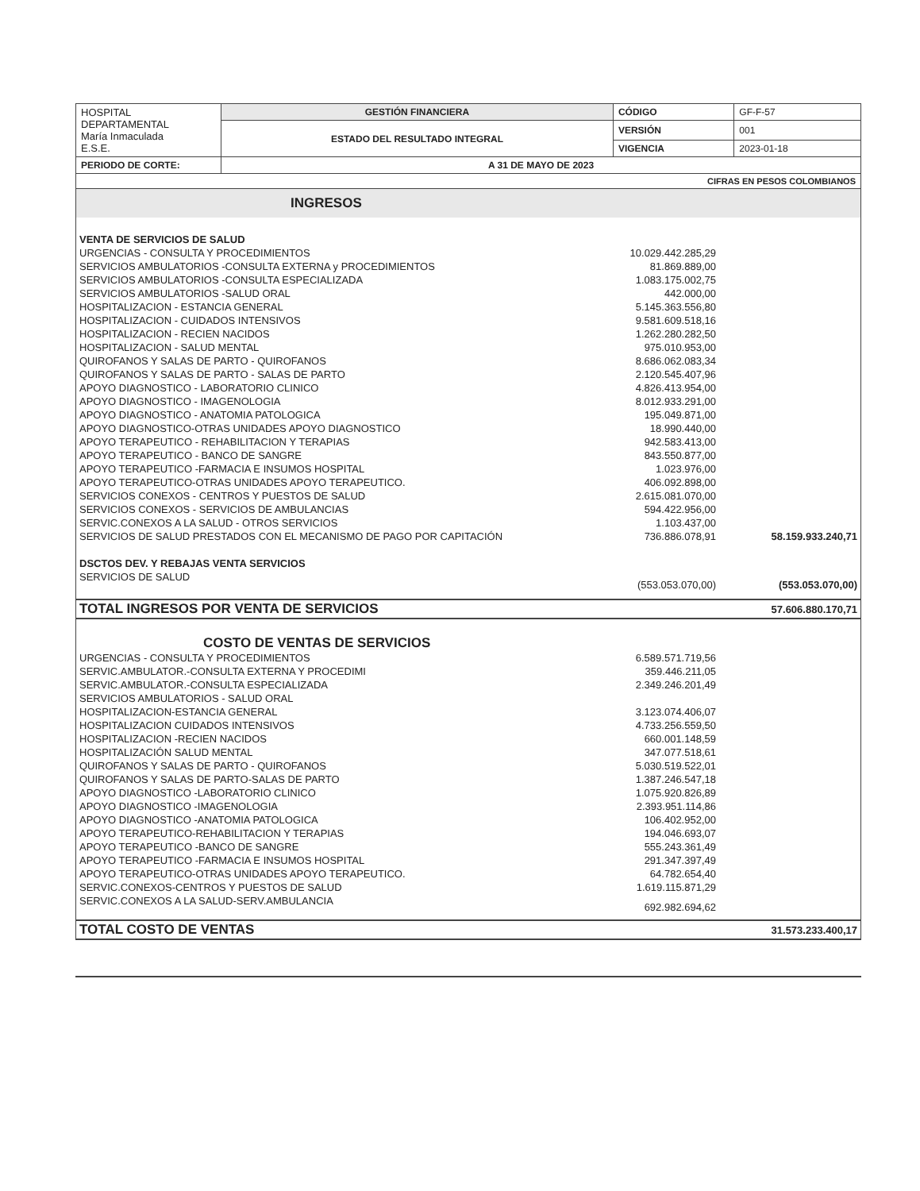| HOSPITAL DEPARTAMENTAL María Inmaculada E.S.E. | GESTIÓN FINANCIERA | CÓDIGO | GF-F-57 |
| | ESTADO DEL RESULTADO INTEGRAL | VERSIÓN | 001 |
| | | VIGENCIA | 2023-01-18 |
| PERIODO DE CORTE: | A 31 DE MAYO DE 2023 | | |
| CIFRAS EN PESOS COLOMBIANOS | | | |
| INGRESOS | | |
| VENTA DE SERVICIOS DE SALUD | | |
| URGENCIAS - CONSULTA Y PROCEDIMIENTOS | 10.029.442.285,29 | |
| SERVICIOS AMBULATORIOS -CONSULTA EXTERNA y PROCEDIMIENTOS | 81.869.889,00 | |
| SERVICIOS AMBULATORIOS -CONSULTA ESPECIALIZADA | 1.083.175.002,75 | |
| SERVICIOS AMBULATORIOS -SALUD ORAL | 442.000,00 | |
| HOSPITALIZACION - ESTANCIA GENERAL | 5.145.363.556,80 | |
| HOSPITALIZACION - CUIDADOS INTENSIVOS | 9.581.609.518,16 | |
| HOSPITALIZACION - RECIEN NACIDOS | 1.262.280.282,50 | |
| HOSPITALIZACION - SALUD MENTAL | 975.010.953,00 | |
| QUIROFANOS Y SALAS DE PARTO - QUIROFANOS | 8.686.062.083,34 | |
| QUIROFANOS Y SALAS DE PARTO - SALAS DE PARTO | 2.120.545.407,96 | |
| APOYO DIAGNOSTICO - LABORATORIO CLINICO | 4.826.413.954,00 | |
| APOYO DIAGNOSTICO - IMAGENOLOGIA | 8.012.933.291,00 | |
| APOYO DIAGNOSTICO - ANATOMIA PATOLOGICA | 195.049.871,00 | |
| APOYO DIAGNOSTICO-OTRAS UNIDADES APOYO DIAGNOSTICO | 18.990.440,00 | |
| APOYO TERAPEUTICO - REHABILITACION Y TERAPIAS | 942.583.413,00 | |
| APOYO TERAPEUTICO - BANCO DE SANGRE | 843.550.877,00 | |
| APOYO TERAPEUTICO -FARMACIA E INSUMOS HOSPITAL | 1.023.976,00 | |
| APOYO TERAPEUTICO-OTRAS UNIDADES APOYO TERAPEUTICO. | 406.092.898,00 | |
| SERVICIOS CONEXOS - CENTROS Y PUESTOS DE SALUD | 2.615.081.070,00 | |
| SERVICIOS CONEXOS - SERVICIOS DE AMBULANCIAS | 594.422.956,00 | |
| SERVIC.CONEXOS A LA SALUD - OTROS SERVICIOS | 1.103.437,00 | |
| SERVICIOS DE SALUD PRESTADOS CON EL MECANISMO DE PAGO POR CAPITACIÓN | 736.886.078,91 | 58.159.933.240,71 |
| DSCTOS DEV. Y REBAJAS VENTA SERVICIOS | | |
| SERVICIOS DE SALUD | (553.053.070,00) | (553.053.070,00) |
| TOTAL INGRESOS POR VENTA DE SERVICIOS | | 57.606.880.170,71 |
| COSTO DE VENTAS DE SERVICIOS | | |
| URGENCIAS - CONSULTA Y PROCEDIMIENTOS | 6.589.571.719,56 | |
| SERVIC.AMBULATOR.-CONSULTA EXTERNA Y PROCEDIMI | 359.446.211,05 | |
| SERVIC.AMBULATOR.-CONSULTA ESPECIALIZADA | 2.349.246.201,49 | |
| SERVICIOS AMBULATORIOS - SALUD ORAL | | |
| HOSPITALIZACION-ESTANCIA GENERAL | 3.123.074.406,07 | |
| HOSPITALIZACION CUIDADOS INTENSIVOS | 4.733.256.559,50 | |
| HOSPITALIZACION -RECIEN NACIDOS | 660.001.148,59 | |
| HOSPITALIZACIÓN SALUD MENTAL | 347.077.518,61 | |
| QUIROFANOS Y SALAS DE PARTO - QUIROFANOS | 5.030.519.522,01 | |
| QUIROFANOS Y SALAS DE PARTO-SALAS DE PARTO | 1.387.246.547,18 | |
| APOYO DIAGNOSTICO -LABORATORIO CLINICO | 1.075.920.826,89 | |
| APOYO DIAGNOSTICO -IMAGENOLOGIA | 2.393.951.114,86 | |
| APOYO DIAGNOSTICO -ANATOMIA PATOLOGICA | 106.402.952,00 | |
| APOYO TERAPEUTICO-REHABILITACION Y TERAPIAS | 194.046.693,07 | |
| APOYO TERAPEUTICO -BANCO DE SANGRE | 555.243.361,49 | |
| APOYO TERAPEUTICO -FARMACIA E INSUMOS HOSPITAL | 291.347.397,49 | |
| APOYO TERAPEUTICO-OTRAS UNIDADES APOYO TERAPEUTICO. | 64.782.654,40 | |
| SERVIC.CONEXOS-CENTROS Y PUESTOS DE SALUD | 1.619.115.871,29 | |
| SERVIC.CONEXOS A LA SALUD-SERV.AMBULANCIA | 692.982.694,62 | |
| TOTAL COSTO DE VENTAS | | 31.573.233.400,17 |